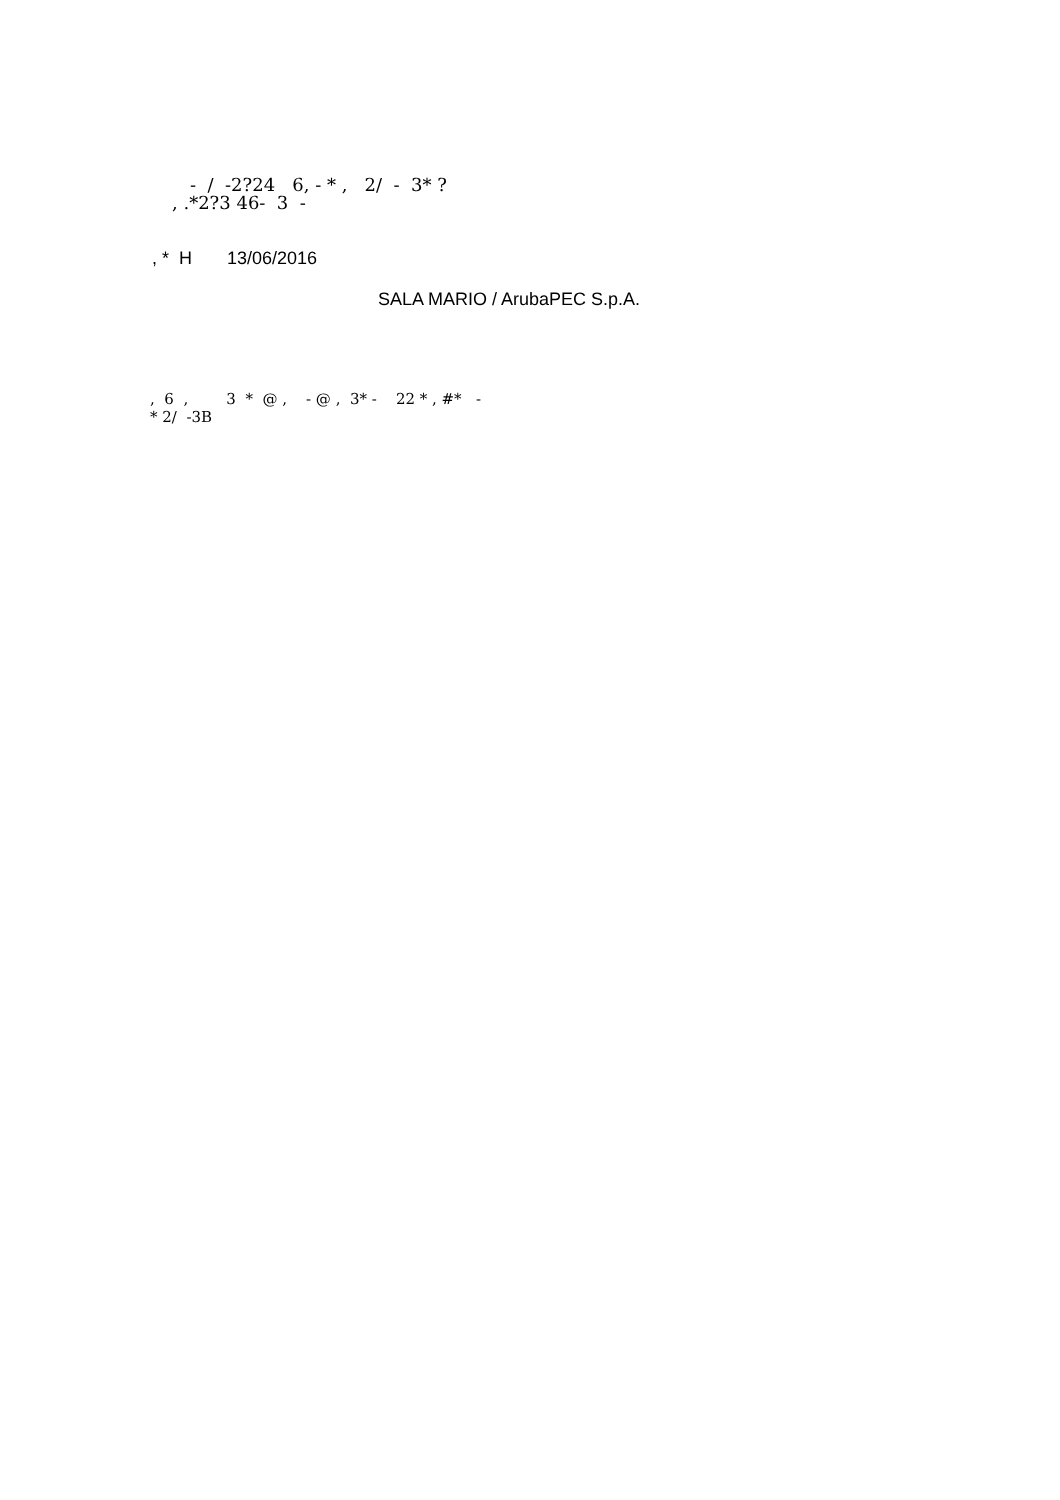- / -2?24 6, - * , 2/ - 3* ?
, .*2?3 46- 3 -
, * H 13/06/2016
SALA MARIO / ArubaPEC S.p.A.
, 6 , 3 * @ , - @ , 3* - 22 * , #* -
* 2/ -3B